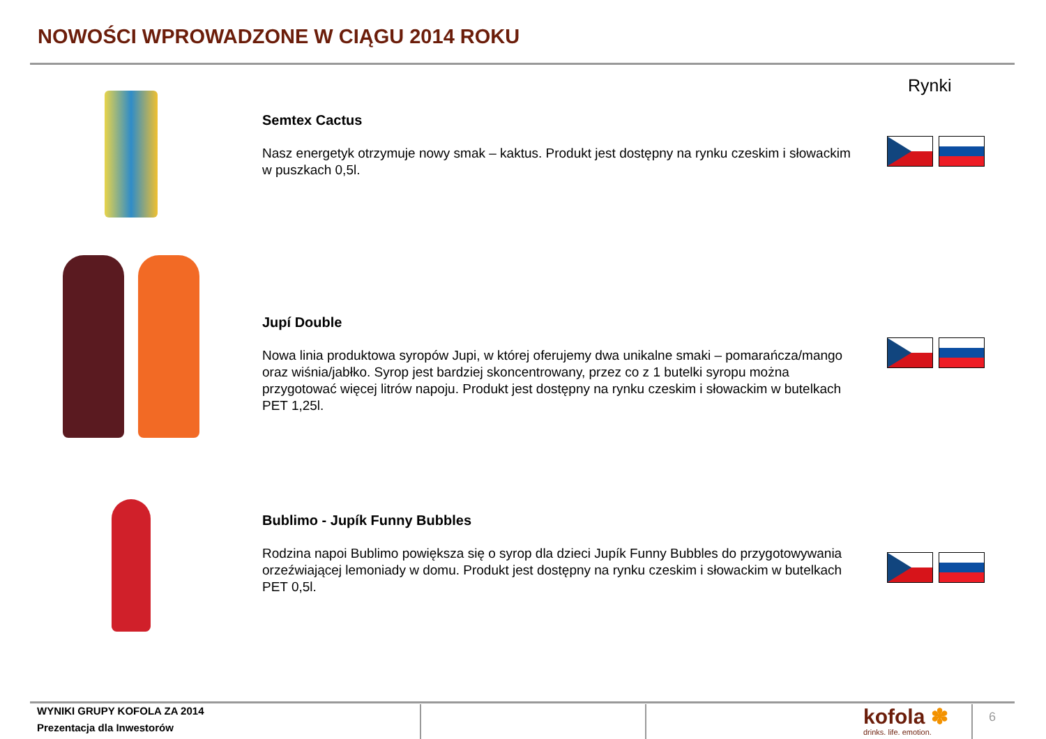NOWOŚCI WPROWADZONE W CIĄGU 2014 ROKU
Rynki
Semtex Cactus
Nasz energetyk otrzymuje nowy smak – kaktus. Produkt jest dostępny na rynku czeskim i słowackim w puszkach 0,5l.
Jupí Double
Nowa linia produktowa syropów Jupi, w której oferujemy dwa unikalne smaki – pomarańcza/mango oraz wiśnia/jabłko. Syrop jest bardziej skoncentrowany, przez co z 1 butelki syropu można przygotować więcej litrów napoju. Produkt jest dostępny na rynku czeskim i słowackim w butelkach PET 1,25l.
Bublimo - Jupík Funny Bubbles
Rodzina napoi Bublimo powiększa się o syrop dla dzieci Jupík Funny Bubbles do przygotowywania orzeźwiającej lemoniady w domu. Produkt jest dostępny na rynku czeskim i słowackim w butelkach PET 0,5l.
WYNIKI GRUPY KOFOLA ZA 2014
Prezentacja dla Inwestorów
kofola ✽
drinks. life. emotion.
6